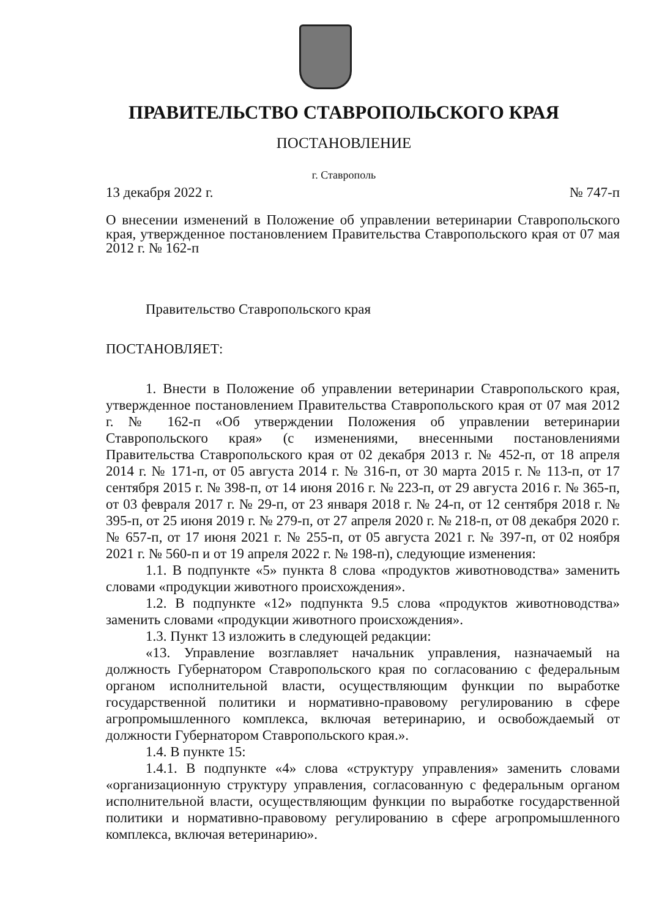ПРАВИТЕЛЬСТВО СТАВРОПОЛЬСКОГО КРАЯ
ПОСТАНОВЛЕНИЕ
г. Ставрополь
13 декабря 2022 г. № 747-п
О внесении изменений в Положение об управлении ветеринарии Ставропольского края, утвержденное постановлением Правительства Ставропольского края от 07 мая 2012 г. № 162-п
Правительство Ставропольского края
ПОСТАНОВЛЯЕТ:
1. Внести в Положение об управлении ветеринарии Ставропольского края, утвержденное постановлением Правительства Ставропольского края от 07 мая 2012 г. № 162-п «Об утверждении Положения об управлении ветеринарии Ставропольского края» (с изменениями, внесенными постановлениями Правительства Ставропольского края от 02 декабря 2013 г. № 452-п, от 18 апреля 2014 г. № 171-п, от 05 августа 2014 г. № 316-п, от 30 марта 2015 г. № 113-п, от 17 сентября 2015 г. № 398-п, от 14 июня 2016 г. № 223-п, от 29 августа 2016 г. № 365-п, от 03 февраля 2017 г. № 29-п, от 23 января 2018 г. № 24-п, от 12 сентября 2018 г. № 395-п, от 25 июня 2019 г. № 279-п, от 27 апреля 2020 г. № 218-п, от 08 декабря 2020 г. № 657-п, от 17 июня 2021 г. № 255-п, от 05 августа 2021 г. № 397-п, от 02 ноября 2021 г. № 560-п и от 19 апреля 2022 г. № 198-п), следующие изменения:
1.1. В подпункте «5» пункта 8 слова «продуктов животноводства» заменить словами «продукции животного происхождения».
1.2. В подпункте «12» подпункта 9.5 слова «продуктов животноводства» заменить словами «продукции животного происхождения».
1.3. Пункт 13 изложить в следующей редакции:
«13. Управление возглавляет начальник управления, назначаемый на должность Губернатором Ставропольского края по согласованию с федеральным органом исполнительной власти, осуществляющим функции по выработке государственной политики и нормативно-правовому регулированию в сфере агропромышленного комплекса, включая ветеринарию, и освобождаемый от должности Губернатором Ставропольского края.».
1.4. В пункте 15:
1.4.1. В подпункте «4» слова «структуру управления» заменить словами «организационную структуру управления, согласованную с федеральным органом исполнительной власти, осуществляющим функции по выработке государственной политики и нормативно-правовому регулированию в сфере агропромышленного комплекса, включая ветеринарию».